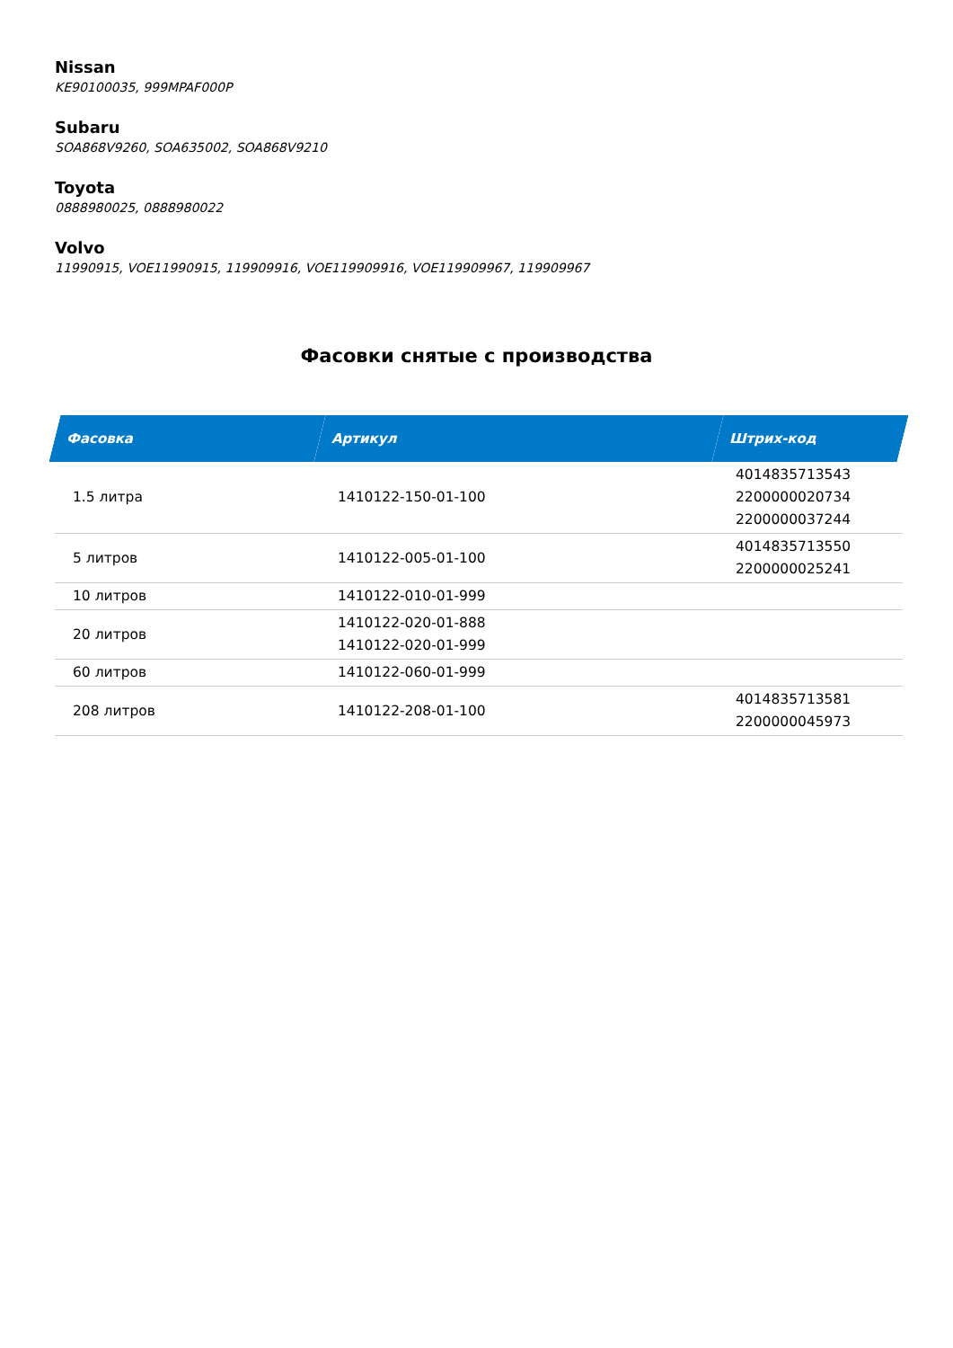Nissan
KE90100035, 999MPAF000P
Subaru
SOA868V9260, SOA635002, SOA868V9210
Toyota
0888980025, 0888980022
Volvo
11990915, VOE11990915, 119909916, VOE119909916, VOE119909967, 119909967
Фасовки снятые с производства
| Фасовка | Артикул | Штрих-код |
| --- | --- | --- |
| 1.5 литра | 1410122-150-01-100 | 4014835713543 2200000020734 2200000037244 |
| 5 литров | 1410122-005-01-100 | 4014835713550 2200000025241 |
| 10 литров | 1410122-010-01-999 | |
| 20 литров | 1410122-020-01-888 1410122-020-01-999 | |
| 60 литров | 1410122-060-01-999 | |
| 208 литров | 1410122-208-01-100 | 4014835713581 2200000045973 |